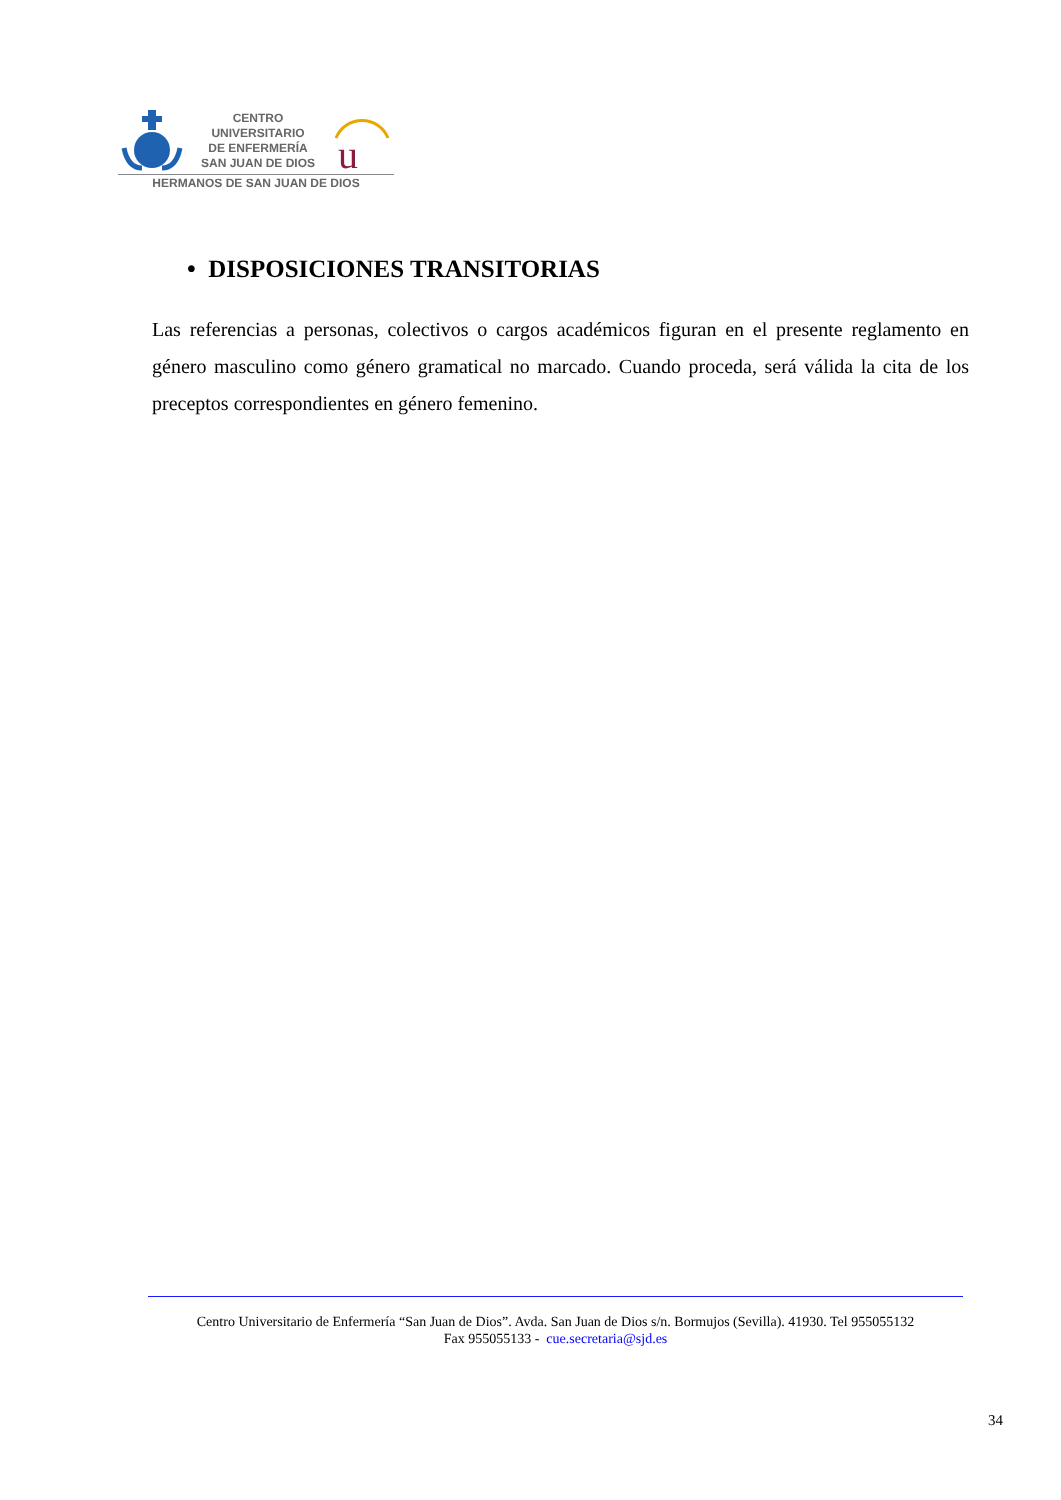CENTRO
UNIVERSITARIO
DE ENFERMERÍA
SAN JUAN DE DIOS
u
HERMANOS DE SAN JUAN DE DIOS
• DISPOSICIONES TRANSITORIAS
Las referencias a personas, colectivos o cargos académicos figuran en el presente reglamento en género masculino como género gramatical no marcado. Cuando proceda, será válida la cita de los preceptos correspondientes en género femenino.
Centro Universitario de Enfermería “San Juan de Dios”. Avda. San Juan de Dios s/n. Bormujos (Sevilla). 41930. Tel 955055132
Fax 955055133 - cue.secretaria@sjd.es
34